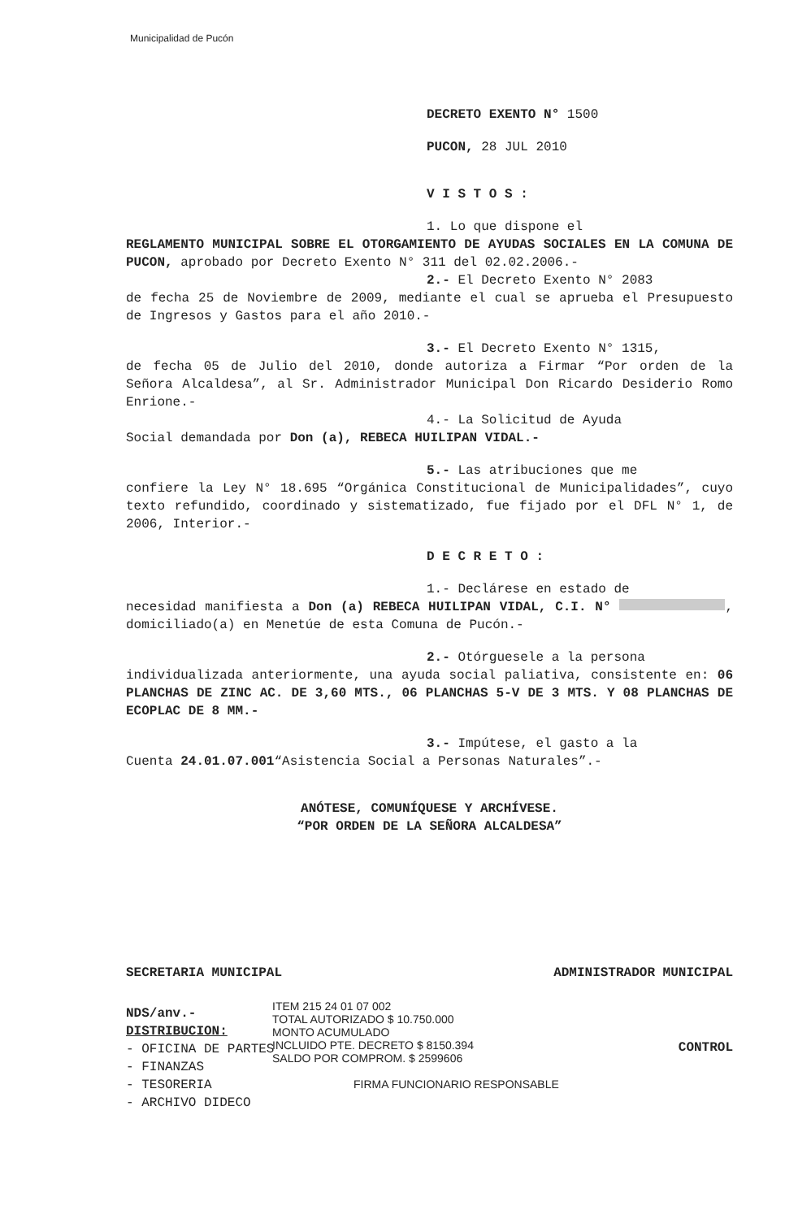Municipalidad de Pucón
DECRETO EXENTO N° 1500
PUCON, 28 JUL 2010
V I S T O S :
1. Lo que dispone el
REGLAMENTO MUNICIPAL SOBRE EL OTORGAMIENTO DE AYUDAS SOCIALES EN LA COMUNA DE PUCON, aprobado por Decreto Exento N° 311 del 02.02.2006.-
2.- El Decreto Exento N° 2083
de fecha 25 de Noviembre de 2009, mediante el cual se aprueba el Presupuesto de Ingresos y Gastos para el año 2010.-
3.- El Decreto Exento N° 1315,
de fecha 05 de Julio del 2010, donde autoriza a Firmar “Por orden de la Señora Alcaldesa”, al Sr. Administrador Municipal Don Ricardo Desiderio Romo Enrione.-
4.- La Solicitud de Ayuda
Social demandada por Don (a), REBECA HUILIPAN VIDAL.-
5.- Las atribuciones que me
confiere la Ley N° 18.695 “Orgánica Constitucional de Municipalidades”, cuyo texto refundido, coordinado y sistematizado, fue fijado por el DFL N° 1, de 2006, Interior.-
D E C R E T O :
1.- Declárese en estado de
necesidad manifiesta a Don (a) REBECA HUILIPAN VIDAL, C.I. N° , domiciliado(a) en Menetúe de esta Comuna de Pucón.-
2.- Otórguesele a la persona
individualizada anteriormente, una ayuda social paliativa, consistente en: 06 PLANCHAS DE ZINC AC. DE 3,60 MTS., 06 PLANCHAS 5-V DE 3 MTS. Y 08 PLANCHAS DE ECOPLAC DE 8 MM.-
3.- Impútese, el gasto a la
Cuenta 24.01.07.001“Asistencia Social a Personas Naturales”.-
ANÓTESE, COMUNÍQUESE Y ARCHÍVESE.
“POR ORDEN DE LA SEÑORA ALCALDESA”
SECRETARIA MUNICIPAL ADMINISTRADOR MUNICIPAL
NDS/anv.-
DISTRIBUCION:
- OFICINA DE PARTES
- FINANZAS
- TESORERIA
- ARCHIVO DIDECO
CONTROL
ITEM 215 24 01 07 002
TOTAL AUTORIZADO $ 10.750.000
MONTO ACUMULADO
INCLUIDO PTE. DECRETO $ 8150.394
SALDO POR COMPROM. $ 2599606
FIRMA FUNCIONARIO RESPONSABLE